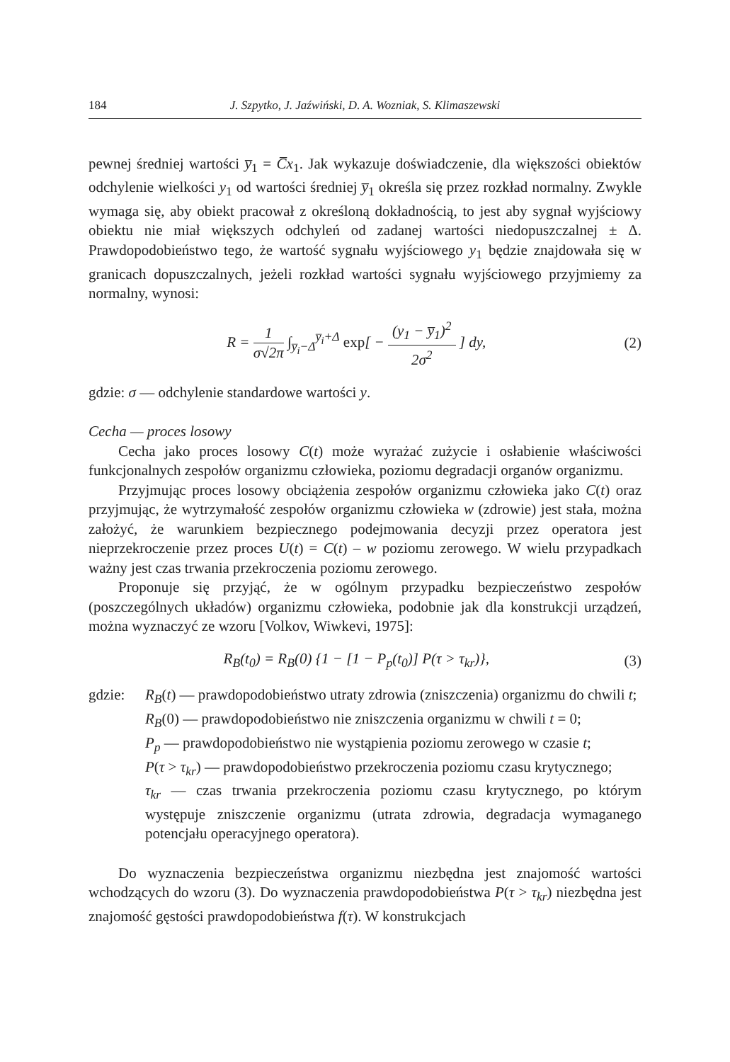184 J. Szpytko, J. Jaźwiński, D. A. Wozniak, S. Klimaszewski
pewnej średniej wartości y̅<sub>1</sub> = C̅x<sub>1</sub>. Jak wykazuje doświadczenie, dla większości obiektów odchylenie wielkości y<sub>1</sub> od wartości średniej y̅<sub>1</sub> określa się przez rozkład normalny. Zwykle wymaga się, aby obiekt pracował z określoną dokładnością, to jest aby sygnał wyjściowy obiektu nie miał większych odchyleń od zadanej wartości niedopuszczalnej ± Δ. Prawdopodobieństwo tego, że wartość sygnału wyjściowego y<sub>1</sub> będzie znajdowała się w granicach dopuszczalnych, jeżeli rozkład wartości sygnału wyjściowego przyjmiemy za normalny, wynosi:
R = 1 σ√2π ∫<sub>y̅<sub>i</sub>−Δ</sub><sup>y̅<sub>i</sub>+Δ</sup> exp[ − (y<sub>1</sub> − y̅<sub>1</sub>)<sup>2</sup> 2σ<sup>2</sup> ] dy,
(2)
gdzie: σ — odchylenie standardowe wartości y.
Cecha — proces losowy
Cecha jako proces losowy C(t) może wyrażać zużycie i osłabienie właściwości funkcjonalnych zespołów organizmu człowieka, poziomu degradacji organów organizmu.
Przyjmując proces losowy obciążenia zespołów organizmu człowieka jako C(t) oraz przyjmując, że wytrzymałość zespołów organizmu człowieka w (zdrowie) jest stała, można założyć, że warunkiem bezpiecznego podejmowania decyzji przez operatora jest nieprzekroczenie przez proces U(t) = C(t) – w poziomu zerowego. W wielu przypadkach ważny jest czas trwania przekroczenia poziomu zerowego.
Proponuje się przyjąć, że w ogólnym przypadku bezpieczeństwo zespołów (poszczególnych układów) organizmu człowieka, podobnie jak dla konstrukcji urządzeń, można wyznaczyć ze wzoru [Volkov, Wiwkevi, 1975]:
R<sub>B</sub>(t<sub>0</sub>) = R<sub>B</sub>(0) {1 − [1 − P<sub>p</sub>(t<sub>0</sub>)] P(τ > τ<sub>kr</sub>)},
(3)
gdzie: R<sub>B</sub>(t) — prawdopodobieństwo utraty zdrowia (zniszczenia) organizmu do chwili t;
R<sub>B</sub>(0) — prawdopodobieństwo nie zniszczenia organizmu w chwili t = 0;
P<sub>p</sub> — prawdopodobieństwo nie wystąpienia poziomu zerowego w czasie t;
P(τ > τ<sub>kr</sub>) — prawdopodobieństwo przekroczenia poziomu czasu krytycznego;
τ<sub>kr</sub> — czas trwania przekroczenia poziomu czasu krytycznego, po którym występuje zniszczenie organizmu (utrata zdrowia, degradacja wymaganego potencjału operacyjnego operatora).
Do wyznaczenia bezpieczeństwa organizmu niezbędna jest znajomość wartości wchodzących do wzoru (3). Do wyznaczenia prawdopodobieństwa P(τ > τ<sub>kr</sub>) niezbędna jest znajomość gęstości prawdopodobieństwa f(τ). W konstrukcjach